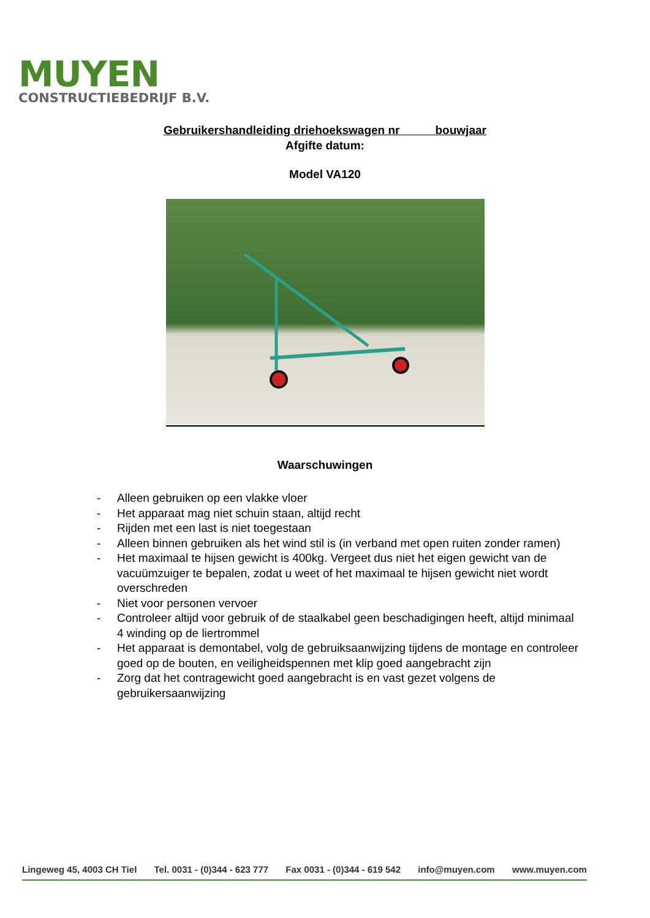MUYEN
CONSTRUCTIEBEDRIJF B.V.
Gebruikershandleiding driehoekswagen nr bouwjaar
Afgifte datum:
Model VA120
Waarschuwingen
- Alleen gebruiken op een vlakke vloer
- Het apparaat mag niet schuin staan, altijd recht
- Rijden met een last is niet toegestaan
- Alleen binnen gebruiken als het wind stil is (in verband met open ruiten zonder ramen)
- Het maximaal te hijsen gewicht is 400kg. Vergeet dus niet het eigen gewicht van de vacuümzuiger te bepalen, zodat u weet of het maximaal te hijsen gewicht niet wordt overschreden
- Niet voor personen vervoer
- Controleer altijd voor gebruik of de staalkabel geen beschadigingen heeft, altijd minimaal 4 winding op de liertrommel
- Het apparaat is demontabel, volg de gebruiksaanwijzing tijdens de montage en controleer goed op de bouten, en veiligheidspennen met klip goed aangebracht zijn
- Zorg dat het contragewicht goed aangebracht is en vast gezet volgens de gebruikersaanwijzing
Lingeweg 45, 4003 CH Tiel Tel. 0031 - (0)344 - 623 777 Fax 0031 - (0)344 - 619 542 info@muyen.com www.muyen.com